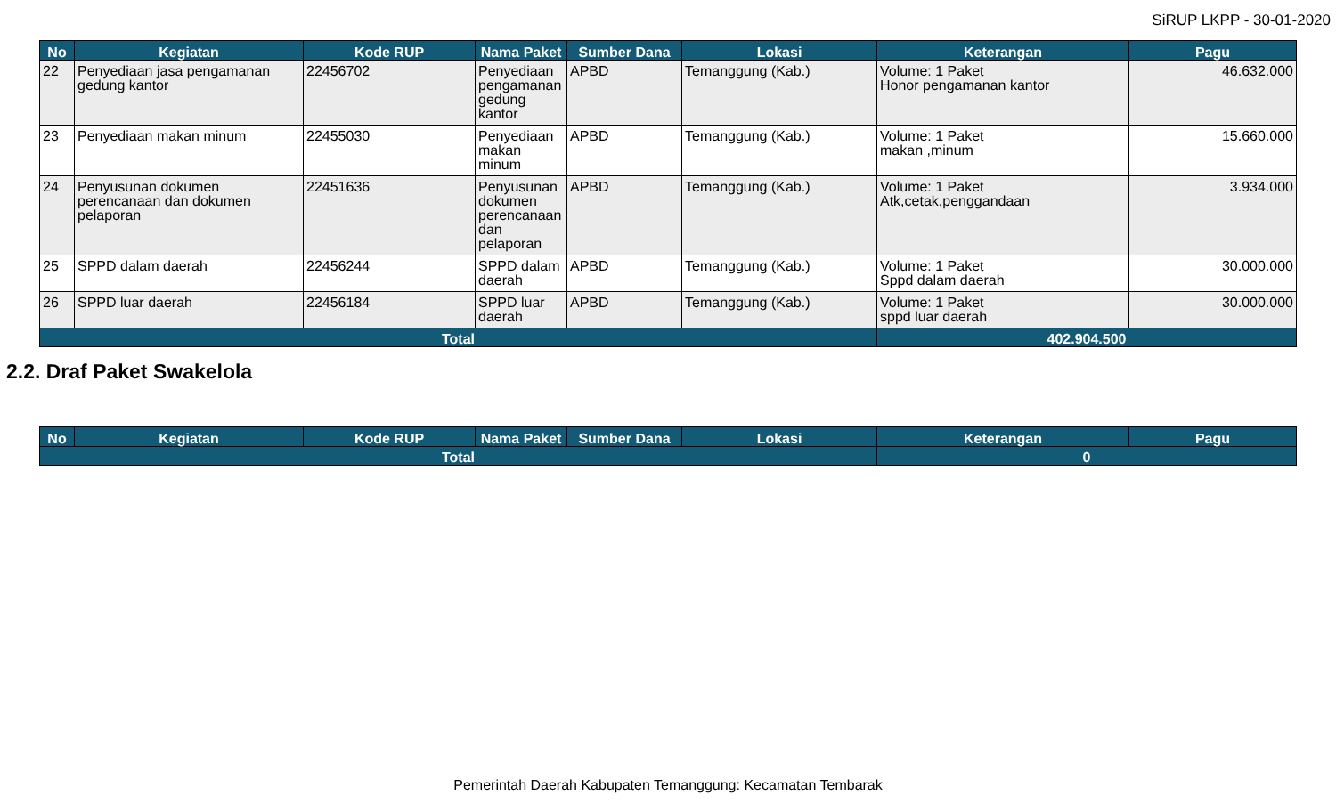SiRUP LKPP - 30-01-2020
| No | Kegiatan | Kode RUP | Nama Paket | Sumber Dana | Lokasi | Keterangan | Pagu |
| --- | --- | --- | --- | --- | --- | --- | --- |
| 22 | Penyediaan jasa pengamanan gedung kantor | 22456702 | Penyediaan pengamanan gedung kantor | APBD | Temanggung (Kab.) | Volume: 1 Paket Honor pengamanan kantor | 46.632.000 |
| 23 | Penyediaan makan minum | 22455030 | Penyediaan makan minum | APBD | Temanggung (Kab.) | Volume: 1 Paket makan ,minum | 15.660.000 |
| 24 | Penyusunan dokumen perencanaan dan dokumen pelaporan | 22451636 | Penyusunan dokumen perencanaan dan pelaporan | APBD | Temanggung (Kab.) | Volume: 1 Paket Atk,cetak,penggandaan | 3.934.000 |
| 25 | SPPD dalam daerah | 22456244 | SPPD dalam daerah | APBD | Temanggung (Kab.) | Volume: 1 Paket Sppd dalam daerah | 30.000.000 |
| 26 | SPPD luar daerah | 22456184 | SPPD luar daerah | APBD | Temanggung (Kab.) | Volume: 1 Paket sppd luar daerah | 30.000.000 |
| Total | | | | | | 402.904.500 | |
2.2. Draf Paket Swakelola
| No | Kegiatan | Kode RUP | Nama Paket | Sumber Dana | Lokasi | Keterangan | Pagu |
| --- | --- | --- | --- | --- | --- | --- | --- |
| Total | | | | | | 0 | |
Pemerintah Daerah Kabupaten Temanggung: Kecamatan Tembarak